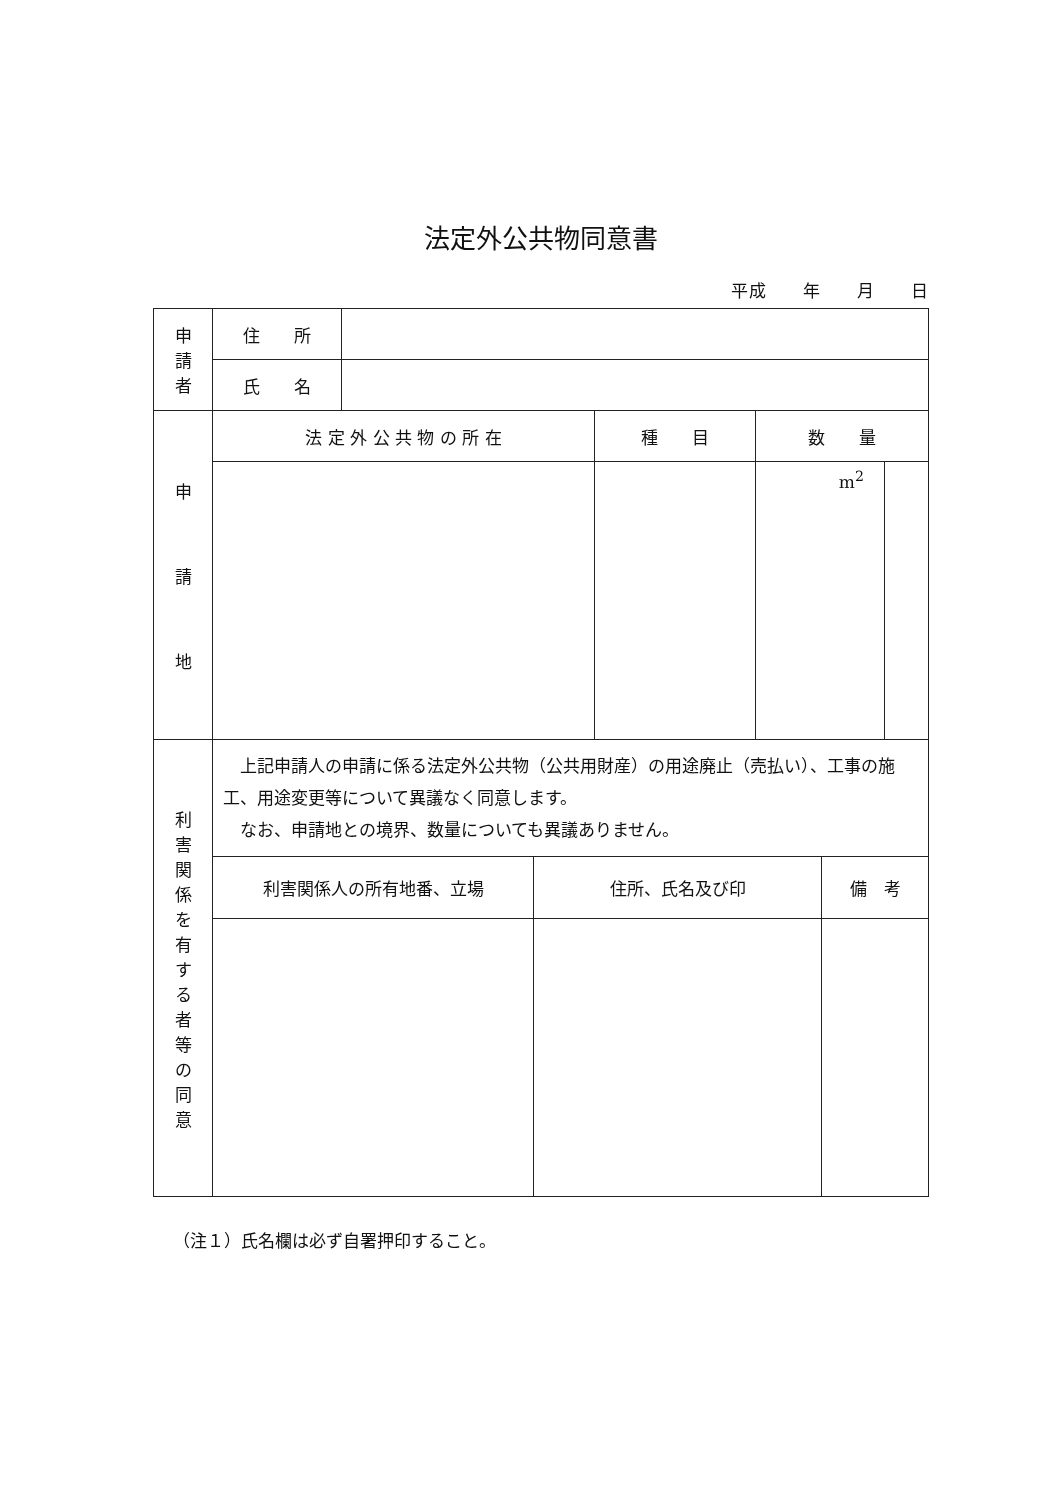法定外公共物同意書
平成　　年　　月　　日
| 申 請 者 | 住 所 | | | | |
| | 氏 名 | | | | |
| 申 請 地 | 法 定 外 公 共 物 の 所 在 | | 種 目 | 数 量 | |
| | | | | m<sup>2</sup> | |
| 利 害 関 係 を 有 す る 者 等 の 同 意 | 上記申請人の申請に係る法定外公共物（公共用財産）の用途廃止（売払い）、工事の施工、用途変更等について異議なく同意します。 なお、申請地との境界、数量についても異議ありません。 | | |
| | 利害関係人の所有地番、立場 | 住所、氏名及び印 | 備 考 |
（注１）氏名欄は必ず自署押印すること。